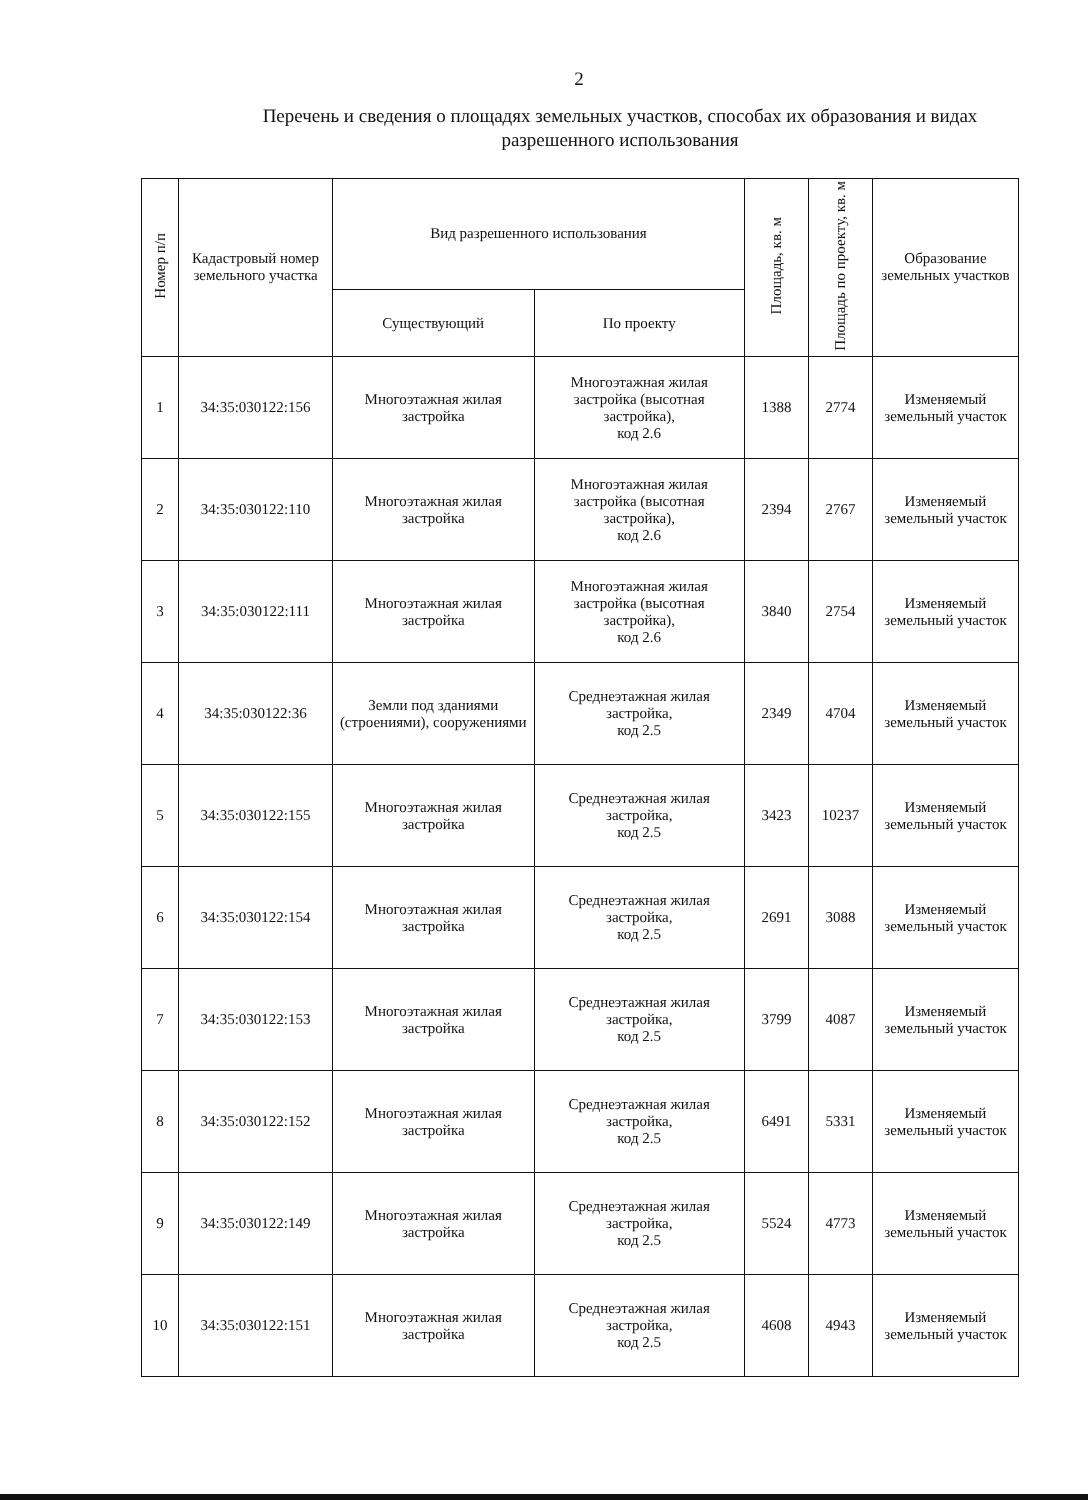2
Перечень и сведения о площадях земельных участков, способах их образования и видах разрешенного использования
| Номер п/п | Кадастровый номер земельного участка | Вид разрешенного использования | | Площадь, кв. м | Площадь по проекту, кв. м | Образование земельных участков |
| --- | --- | --- | --- | --- | --- | --- |
| | | Существующий | По проекту | | | |
| 1 | 34:35:030122:156 | Многоэтажная жилая застройка | Многоэтажная жилая застройка (высотная застройка), код 2.6 | 1388 | 2774 | Изменяемый земельный участок |
| 2 | 34:35:030122:110 | Многоэтажная жилая застройка | Многоэтажная жилая застройка (высотная застройка), код 2.6 | 2394 | 2767 | Изменяемый земельный участок |
| 3 | 34:35:030122:111 | Многоэтажная жилая застройка | Многоэтажная жилая застройка (высотная застройка), код 2.6 | 3840 | 2754 | Изменяемый земельный участок |
| 4 | 34:35:030122:36 | Земли под зданиями (строениями), сооружениями | Среднеэтажная жилая застройка, код 2.5 | 2349 | 4704 | Изменяемый земельный участок |
| 5 | 34:35:030122:155 | Многоэтажная жилая застройка | Среднеэтажная жилая застройка, код 2.5 | 3423 | 10237 | Изменяемый земельный участок |
| 6 | 34:35:030122:154 | Многоэтажная жилая застройка | Среднеэтажная жилая застройка, код 2.5 | 2691 | 3088 | Изменяемый земельный участок |
| 7 | 34:35:030122:153 | Многоэтажная жилая застройка | Среднеэтажная жилая застройка, код 2.5 | 3799 | 4087 | Изменяемый земельный участок |
| 8 | 34:35:030122:152 | Многоэтажная жилая застройка | Среднеэтажная жилая застройка, код 2.5 | 6491 | 5331 | Изменяемый земельный участок |
| 9 | 34:35:030122:149 | Многоэтажная жилая застройка | Среднеэтажная жилая застройка, код 2.5 | 5524 | 4773 | Изменяемый земельный участок |
| 10 | 34:35:030122:151 | Многоэтажная жилая застройка | Среднеэтажная жилая застройка, код 2.5 | 4608 | 4943 | Изменяемый земельный участок |